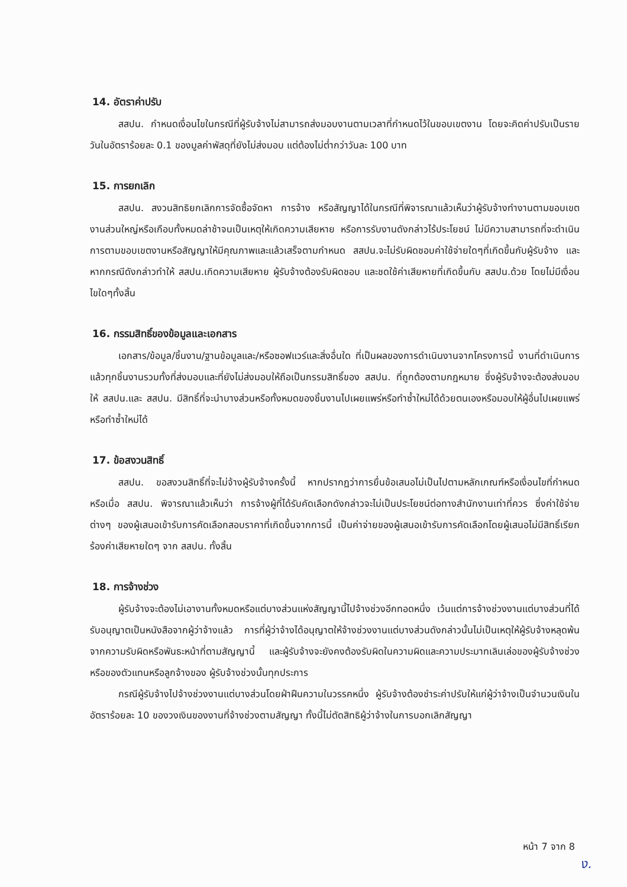14. อัตราค่าปรับ
สสปน. กำหนดเงื่อนไขในกรณีที่ผู้รับจ้างไม่สามารถส่งมอบงานตามเวลาที่กำหนดไว้ในขอบเขตงาน โดยจะคิดค่าปรับเป็นรายวันในอัตราร้อยละ 0.1 ของมูลค่าพัสดุที่ยังไม่ส่งมอบ แต่ต้องไม่ต่ำกว่าวันละ 100 บาท
15. การยกเลิก
สสปน. สงวนสิทธิยกเลิกการจัดซื้อจัดหา การจ้าง หรือสัญญาได้ในกรณีที่พิจารณาแล้วเห็นว่าผู้รับจ้างทำงานตามขอบเขตงานส่วนใหญ่หรือเกือบทั้งหมดล่าช้าจนเป็นเหตุให้เกิดความเสียหาย หรือการรับงานดังกล่าวไร้ประโยชน์ ไม่มีความสามารถที่จะดำเนินการตามขอบเขตงานหรือสัญญาให้มีคุณภาพและแล้วเสร็จตามกำหนด สสปน.จะไม่รับผิดชอบค่าใช้จ่ายใดๆที่เกิดขึ้นกับผู้รับจ้าง และหากกรณีดังกล่าวทำให้ สสปน.เกิดความเสียหาย ผู้รับจ้างต้องรับผิดชอบ และชดใช้ค่าเสียหายที่เกิดขึ้นกับ สสปน.ด้วย โดยไม่มีเงื่อนไขใดๆทั้งสิ้น
16. กรรมสิทธิ์ของข้อมูลและเอกสาร
เอกสาร/ข้อมูล/ชิ้นงาน/ฐานข้อมูลและ/หรือซอฟแวร์และสิ่งอื่นใด ที่เป็นผลของการดำเนินงานจากโครงการนี้ งานที่ดำเนินการแล้วทุกชิ้นงานรวมทั้งที่ส่งมอบและที่ยังไม่ส่งมอบให้ถือเป็นกรรมสิทธิ์ของ สสปน. ที่ถูกต้องตามกฎหมาย ซึ่งผู้รับจ้างจะต้องส่งมอบให้ สสปน.และ สสปน. มีสิทธิ์ที่จะนำบางส่วนหรือทั้งหมดของชิ้นงานไปเผยแพร่หรือทำซ้ำใหม่ได้ด้วยตนเองหรือมอบให้ผู้อื่นไปเผยแพร่หรือทำซ้ำใหม่ได้
17. ข้อสงวนสิทธิ์
สสปน. ขอสงวนสิทธิ์ที่จะไม่จ้างผู้รับจ้างครั้งนี้ หากปรากฏว่าการยื่นข้อเสนอไม่เป็นไปตามหลักเกณฑ์หรือเงื่อนไขที่กำหนด หรือเมื่อ สสปน. พิจารณาแล้วเห็นว่า การจ้างผู้ที่ได้รับคัดเลือกดังกล่าวจะไม่เป็นประโยชน์ต่อทางสำนักงานเท่าที่ควร ซึ่งค่าใช้จ่ายต่างๆ ของผู้เสนอเข้ารับการคัดเลือกสอบราคาที่เกิดขึ้นจากการนี้ เป็นค่าจ่ายของผู้เสนอเข้ารับการคัดเลือกโดยผู้เสนอไม่มีสิทธิ์เรียกร้องค่าเสียหายใดๆ จาก สสปน. ทั้งสิ้น
18. การจ้างช่วง
ผู้รับจ้างจะต้องไม่เอางานทั้งหมดหรือแต่บางส่วนแห่งสัญญานี้ไปจ้างช่วงอีกทอดหนึ่ง เว้นแต่การจ้างช่วงงานแต่บางส่วนที่ได้รับอนุญาตเป็นหนังสือจากผู้ว่าจ้างแล้ว การที่ผู้ว่าจ้างได้อนุญาตให้จ้างช่วงงานแต่บางส่วนดังกล่าวนั้นไม่เป็นเหตุให้ผู้รับจ้างหลุดพ้นจากความรับผิดหรือพันธะหน้าที่ตามสัญญานี้ และผู้รับจ้างจะยังคงต้องรับผิดในความผิดและความประมาทเลินเล่อของผู้รับจ้างช่วงหรือของตัวแทนหรือลูกจ้างของ ผู้รับจ้างช่วงนั้นทุกประการ
กรณีผู้รับจ้างไปจ้างช่วงงานแต่บางส่วนโดยฝ่าฝืนความในวรรคหนึ่ง ผู้รับจ้างต้องชำระค่าปรับให้แก่ผู้ว่าจ้างเป็นจำนวนเงินในอัตราร้อยละ 10 ของวงเงินของงานที่จ้างช่วงตามสัญญา ทั้งนี้ไม่ตัดสิทธิผู้ว่าจ้างในการบอกเลิกสัญญา
หน้า 7 จาก 8
ง.